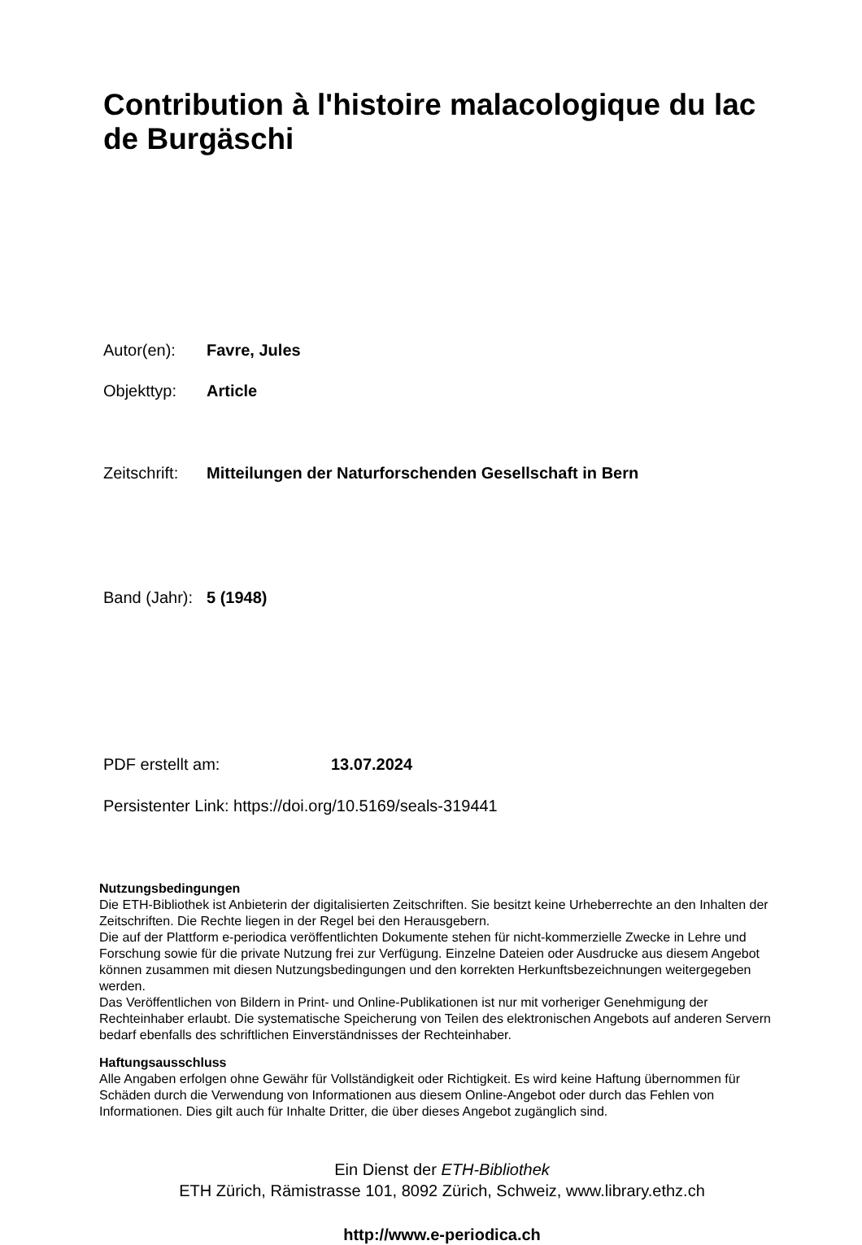Contribution à l'histoire malacologique du lac de Burgäschi
Autor(en): Favre, Jules
Objekttyp: Article
Zeitschrift: Mitteilungen der Naturforschenden Gesellschaft in Bern
Band (Jahr): 5 (1948)
PDF erstellt am: 13.07.2024
Persistenter Link: https://doi.org/10.5169/seals-319441
Nutzungsbedingungen
Die ETH-Bibliothek ist Anbieterin der digitalisierten Zeitschriften. Sie besitzt keine Urheberrechte an den Inhalten der Zeitschriften. Die Rechte liegen in der Regel bei den Herausgebern.
Die auf der Plattform e-periodica veröffentlichten Dokumente stehen für nicht-kommerzielle Zwecke in Lehre und Forschung sowie für die private Nutzung frei zur Verfügung. Einzelne Dateien oder Ausdrucke aus diesem Angebot können zusammen mit diesen Nutzungsbedingungen und den korrekten Herkunftsbezeichnungen weitergegeben werden.
Das Veröffentlichen von Bildern in Print- und Online-Publikationen ist nur mit vorheriger Genehmigung der Rechteinhaber erlaubt. Die systematische Speicherung von Teilen des elektronischen Angebots auf anderen Servern bedarf ebenfalls des schriftlichen Einverständnisses der Rechteinhaber.
Haftungsausschluss
Alle Angaben erfolgen ohne Gewähr für Vollständigkeit oder Richtigkeit. Es wird keine Haftung übernommen für Schäden durch die Verwendung von Informationen aus diesem Online-Angebot oder durch das Fehlen von Informationen. Dies gilt auch für Inhalte Dritter, die über dieses Angebot zugänglich sind.
Ein Dienst der ETH-Bibliothek
ETH Zürich, Rämistrasse 101, 8092 Zürich, Schweiz, www.library.ethz.ch
http://www.e-periodica.ch